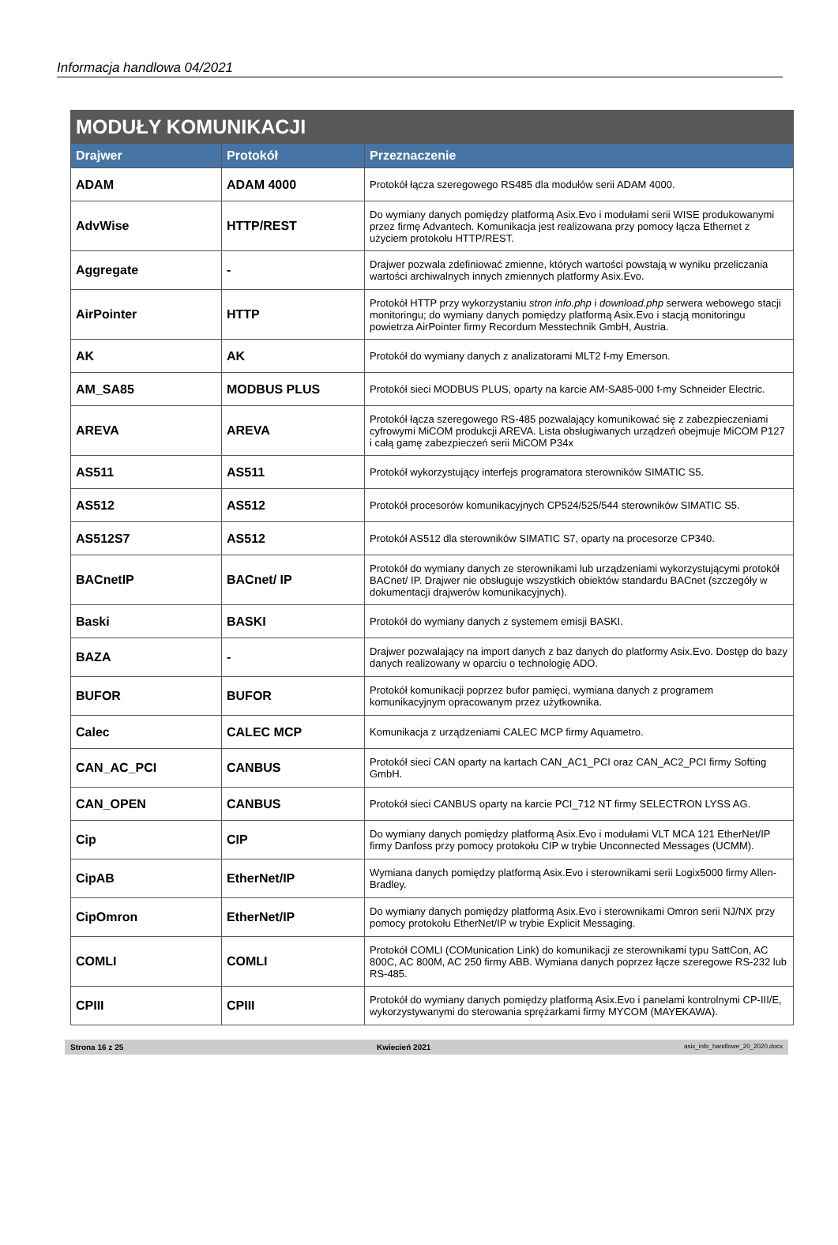Informacja handlowa 04/2021
| MODUŁY KOMUNIKACJI | | |
| --- | --- | --- |
| Drajwer | Protokół | Przeznaczenie |
| ADAM | ADAM 4000 | Protokół łącza szeregowego RS485 dla modułów serii ADAM 4000. |
| AdvWise | HTTP/REST | Do wymiany danych pomiędzy platformą Asix.Evo i modułami serii WISE produkowanymi przez firmę Advantech. Komunikacja jest realizowana przy pomocy łącza Ethernet z użyciem protokołu HTTP/REST. |
| Aggregate | - | Drajwer pozwala zdefiniować zmienne, których wartości powstają w wyniku przeliczania wartości archiwalnych innych zmiennych platformy Asix.Evo. |
| AirPointer | HTTP | Protokół HTTP przy wykorzystaniu stron info.php i download.php serwera webowego stacji monitoringu; do wymiany danych pomiędzy platformą Asix.Evo i stacją monitoringu powietrza AirPointer firmy Recordum Messtechnik GmbH, Austria. |
| AK | AK | Protokół do wymiany danych z analizatorami MLT2 f-my Emerson. |
| AM_SA85 | MODBUS PLUS | Protokół sieci MODBUS PLUS, oparty na karcie AM-SA85-000 f-my Schneider Electric. |
| AREVA | AREVA | Protokół łącza szeregowego RS-485 pozwalający komunikować się z zabezpieczeniami cyfrowymi MiCOM produkcji AREVA. Lista obsługiwanych urządzeń obejmuje MiCOM P127 i całą gamę zabezpieczeń serii MiCOM P34x |
| AS511 | AS511 | Protokół wykorzystujący interfejs programatora sterowników SIMATIC S5. |
| AS512 | AS512 | Protokół procesorów komunikacyjnych CP524/525/544 sterowników SIMATIC S5. |
| AS512S7 | AS512 | Protokół AS512 dla sterowników SIMATIC S7, oparty na procesorze CP340. |
| BACnetIP | BACnet/ IP | Protokół do wymiany danych ze sterownikami lub urządzeniami wykorzystującymi protokół BACnet/ IP. Drajwer nie obsługuje wszystkich obiektów standardu BACnet (szczegóły w dokumentacji drajwerów komunikacyjnych). |
| Baski | BASKI | Protokół do wymiany danych z systemem emisji BASKI. |
| BAZA | - | Drajwer pozwalający na import danych z baz danych do platformy Asix.Evo. Dostęp do bazy danych realizowany w oparciu o technologię ADO. |
| BUFOR | BUFOR | Protokół komunikacji poprzez bufor pamięci, wymiana danych z programem komunikacyjnym opracowanym przez użytkownika. |
| Calec | CALEC MCP | Komunikacja z urządzeniami CALEC MCP firmy Aquametro. |
| CAN_AC_PCI | CANBUS | Protokół sieci CAN oparty na kartach CAN_AC1_PCI oraz CAN_AC2_PCI firmy Softing GmbH. |
| CAN_OPEN | CANBUS | Protokół sieci CANBUS oparty na karcie PCI_712 NT firmy SELECTRON LYSS AG. |
| Cip | CIP | Do wymiany danych pomiędzy platformą Asix.Evo i modułami VLT MCA 121 EtherNet/IP firmy Danfoss przy pomocy protokołu CIP w trybie Unconnected Messages (UCMM). |
| CipAB | EtherNet/IP | Wymiana danych pomiędzy platformą Asix.Evo i sterownikami serii Logix5000 firmy Allen-Bradley. |
| CipOmron | EtherNet/IP | Do wymiany danych pomiędzy platformą Asix.Evo i sterownikami Omron serii NJ/NX przy pomocy protokołu EtherNet/IP w trybie Explicit Messaging. |
| COMLI | COMLI | Protokół COMLI (COMunication Link) do komunikacji ze sterownikami typu SattCon, AC 800C, AC 800M, AC 250 firmy ABB. Wymiana danych poprzez łącze szeregowe RS-232 lub RS-485. |
| CPIII | CPIII | Protokół do wymiany danych pomiędzy platformą Asix.Evo i panelami kontrolnymi CP-III/E, wykorzystywanymi do sterowania sprężarkami firmy MYCOM (MAYEKAWA). |
Strona 16 z 25 Kwiecień 2021 asix_info_handlowe_20_2020.docx